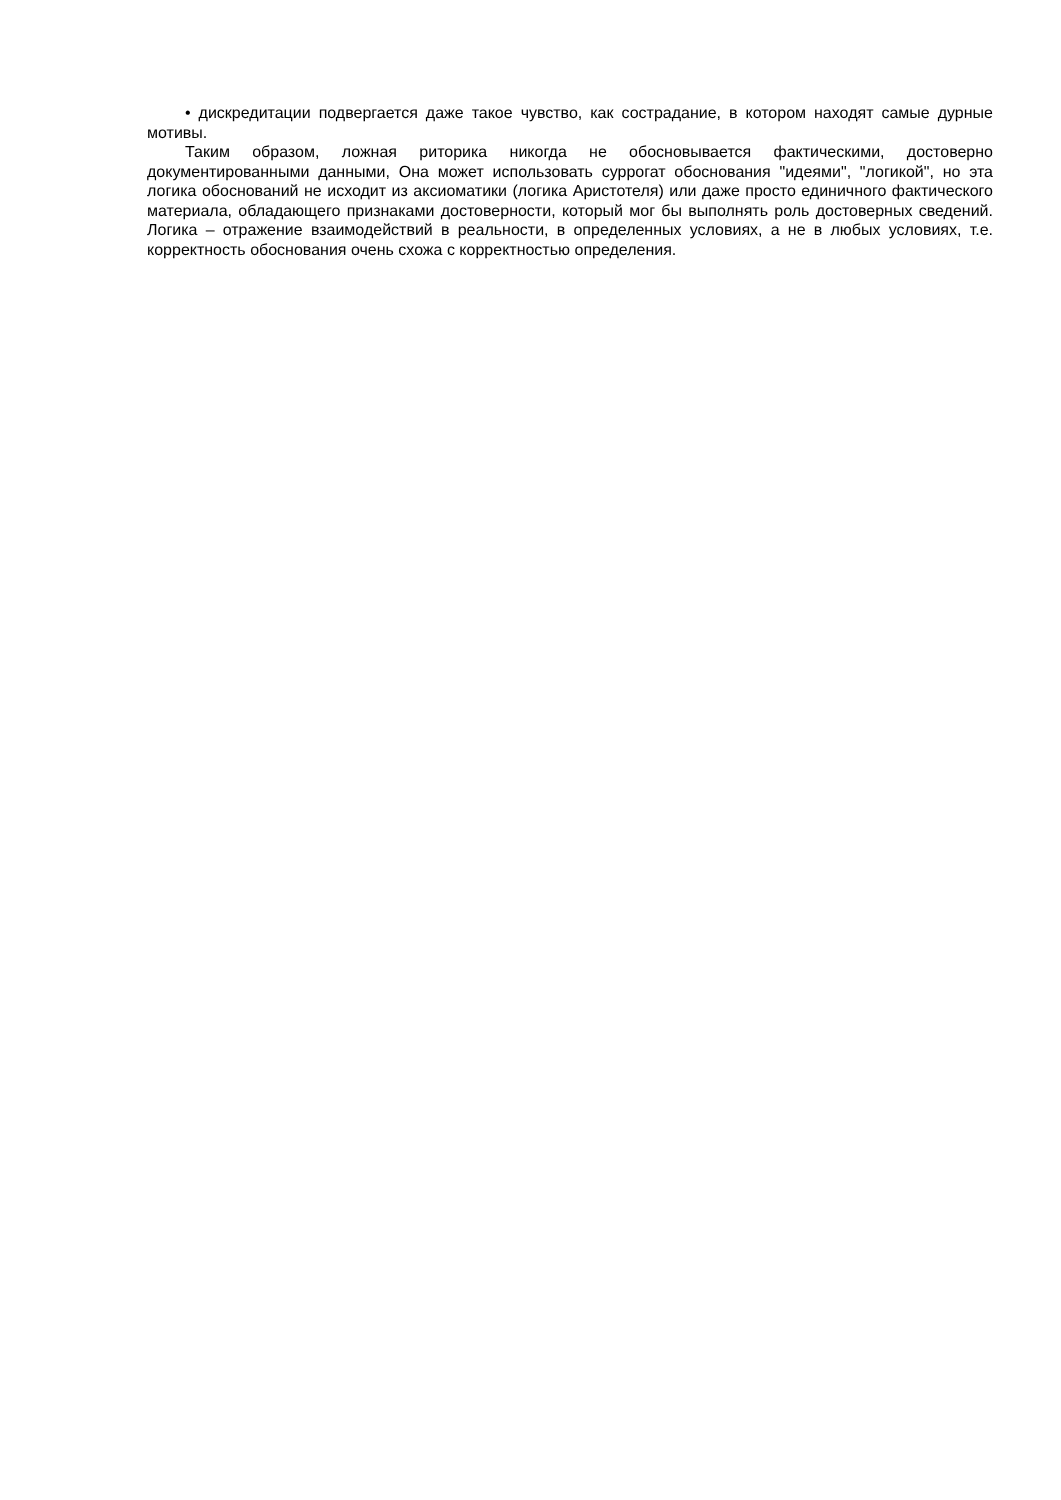• дискредитации подвергается даже такое чувство, как сострадание, в котором находят самые дурные мотивы.
Таким образом, ложная риторика никогда не обосновывается фактическими, достоверно документированными данными, Она может использовать суррогат обоснования "идеями", "логикой", но эта логика обоснований не исходит из аксиоматики (логика Аристотеля) или даже просто единичного фактического материала, обладающего признаками достоверности, который мог бы выполнять роль достоверных сведений. Логика – отражение взаимодействий в реальности, в определенных условиях, а не в любых условиях, т.е. корректность обоснования очень схожа с корректностью определения.